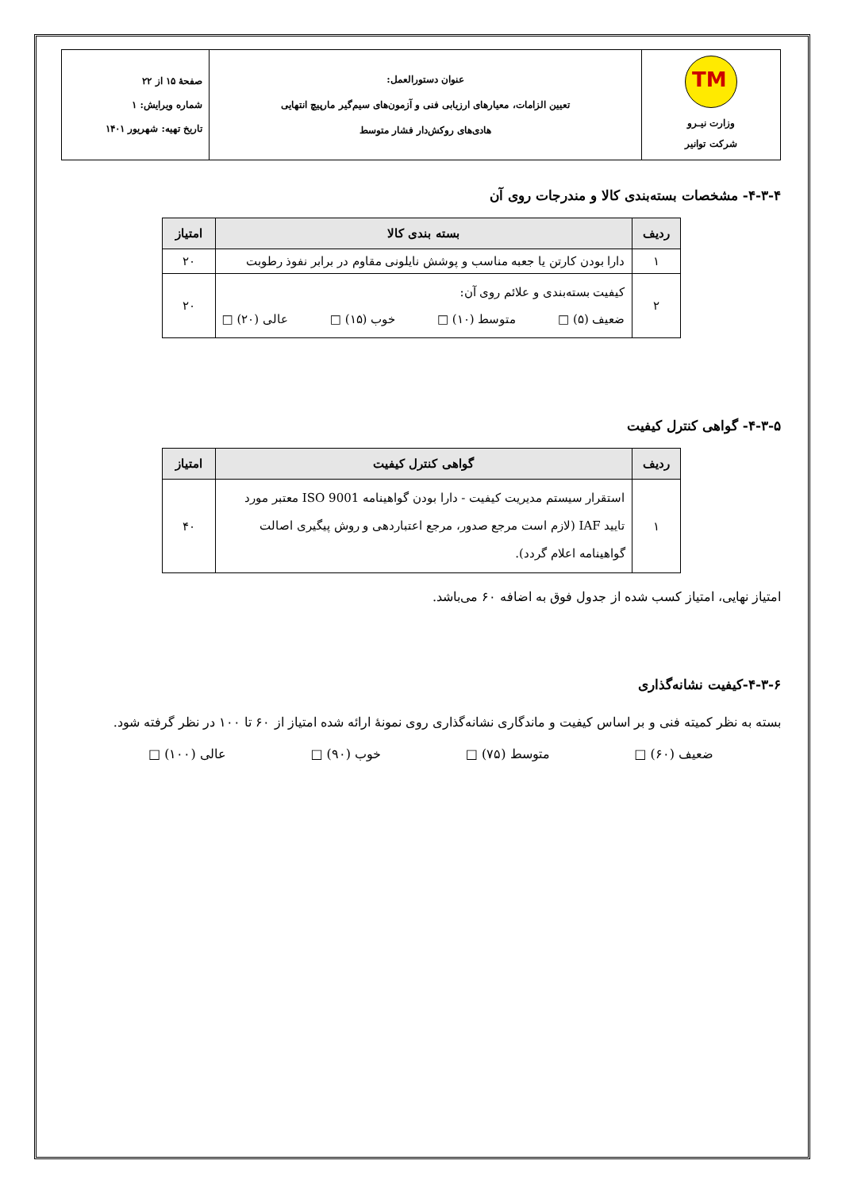| TM وزارت نیـرو شرکت توانیر | عنوان دستورالعمل: تعیین الزامات، معیارهای ارزیابی فنی و آزمون‌های سیم‌گیر مارپیچ انتهایی هادی‌های روکش‌دار فشار متوسط | صفحهٔ ۱۵ از ۲۲ شماره ویرایش: ۱ تاریخ تهیه: شهریور ۱۴۰۱ |
۴-۳-۴- مشخصات بسته‌بندی کالا و مندرجات روی آن
| ردیف | بسته بندی کالا | امتیاز |
| --- | --- | --- |
| ۱ | دارا بودن کارتن یا جعبه مناسب و پوشش نایلونی مقاوم در برابر نفوذ رطوبت | ۲۰ |
| ۲ | کیفیت بسته‌بندی و علائم روی آن: ضعیف (۵) □ متوسط (۱۰) □ خوب (۱۵) □ عالی (۲۰) □ | ۲۰ |
۴-۳-۵- گواهی کنترل کیفیت
| ردیف | گواهی کنترل کیفیت | امتیاز |
| --- | --- | --- |
| ۱ | استقرار سیستم مدیریت کیفیت - دارا بودن گواهینامه ISO 9001 معتبر مورد تایید IAF (لازم است مرجع صدور، مرجع اعتباردهی و روش پیگیری اصالت گواهینامه اعلام گردد). | ۴۰ |
امتیاز نهایی، امتیاز کسب شده از جدول فوق به اضافه ۶۰ می‌باشد.
۴-۳-۶-کیفیت نشانه‌گذاری
بسته به نظر کمیته فنی و بر اساس کیفیت و ماندگاری نشانه‌گذاری روی نمونهٔ ارائه شده امتیاز از ۶۰ تا ۱۰۰ در نظر گرفته شود.
ضعیف (۶۰) □ متوسط (۷۵) □ خوب (۹۰) □ عالی (۱۰۰) □